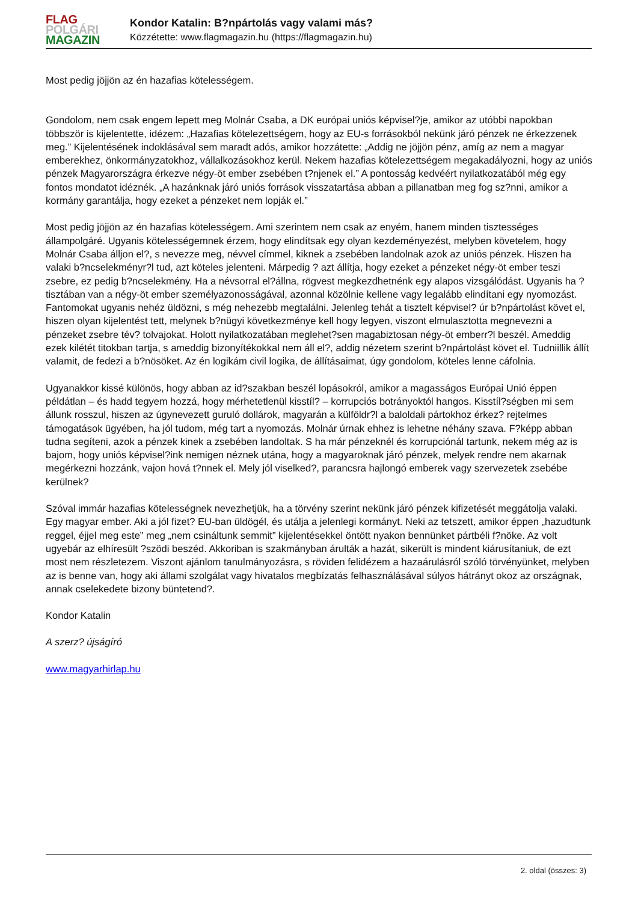FLAG
POLGÁRI
MAGAZIN
Kondor Katalin: B?npártolás vagy valami más?
Közzétette: www.flagmagazin.hu (https://flagmagazin.hu)
Most pedig jöjjön az én hazafias kötelességem.
Gondolom, nem csak engem lepett meg Molnár Csaba, a DK európai uniós képvisel?je, amikor az utóbbi napokban többször is kijelentette, idézem: „Hazafias kötelezettségem, hogy az EU-s forrásokból nekünk járó pénzek ne érkezzenek meg.” Kijelentésének indoklásával sem maradt adós, amikor hozzátette: „Addig ne jöjjön pénz, amíg az nem a magyar emberekhez, önkormányzatokhoz, vállalkozásokhoz kerül. Nekem hazafias kötelezettségem megakadályozni, hogy az uniós pénzek Magyarországra érkezve négy-öt ember zsebében t?njenek el.” A pontosság kedvéért nyilatkozatából még egy fontos mondatot idéznék. „A hazánknak járó uniós források visszatartása abban a pillanatban meg fog sz?nni, amikor a kormány garantálja, hogy ezeket a pénzeket nem lopják el.”
Most pedig jöjjön az én hazafias kötelességem. Ami szerintem nem csak az enyém, hanem minden tisztességes állampolgáré. Ugyanis kötelességemnek érzem, hogy elindítsak egy olyan kezdeményezést, melyben követelem, hogy Molnár Csaba álljon el?, s nevezze meg, névvel címmel, kiknek a zsebében landolnak azok az uniós pénzek. Hiszen ha valaki b?ncselekményr?l tud, azt köteles jelenteni. Márpedig ? azt állítja, hogy ezeket a pénzeket négy-öt ember teszi zsebre, ez pedig b?ncselekmény. Ha a névsorral el?állna, rögvest megkezdhetnénk egy alapos vizsgálódást. Ugyanis ha ? tisztában van a négy-öt ember személyazonosságával, azonnal közölnie kellene vagy legalább elindítani egy nyomozást. Fantomokat ugyanis nehéz üldözni, s még nehezebb megtalálni. Jelenleg tehát a tisztelt képvisel? úr b?npártolást követ el, hiszen olyan kijelentést tett, melynek b?nügyi következménye kell hogy legyen, viszont elmulasztotta megnevezni a pénzeket zsebre tév? tolvajokat. Holott nyilatkozatában meglehet?sen magabiztosan négy-öt emberr?l beszél. Ameddig ezek kilétét titokban tartja, s ameddig bizonyítékokkal nem áll el?, addig nézetem szerint b?npártolást követ el. Tudniillik állít valamit, de fedezi a b?nösöket. Az én logikám civil logika, de állításaimat, úgy gondolom, köteles lenne cáfolnia.
Ugyanakkor kissé különös, hogy abban az id?szakban beszél lopásokról, amikor a magasságos Európai Unió éppen példátlan – és hadd tegyem hozzá, hogy mérhetetlenül kisstíl? – korrupciós botrányoktól hangos. Kisstíl?ségben mi sem állunk rosszul, hiszen az úgynevezett guruló dollárok, magyarán a külföldr?l a baloldali pártokhoz érkez? rejtelmes támogatások ügyében, ha jól tudom, még tart a nyomozás. Molnár úrnak ehhez is lehetne néhány szava. F?képp abban tudna segíteni, azok a pénzek kinek a zsebében landoltak. S ha már pénzeknél és korrupciónál tartunk, nekem még az is bajom, hogy uniós képvisel?ink nemigen néznek utána, hogy a magyaroknak járó pénzek, melyek rendre nem akarnak megérkezni hozzánk, vajon hová t?nnek el. Mely jól viselked?, parancsra hajlongó emberek vagy szervezetek zsebébe kerülnek?
Szóval immár hazafias kötelességnek nevezhetjük, ha a törvény szerint nekünk járó pénzek kifizetését meggátolja valaki. Egy magyar ember. Aki a jól fizet? EU-ban üldögél, és utálja a jelenlegi kormányt. Neki az tetszett, amikor éppen „hazudtunk reggel, éjjel meg este” meg „nem csináltunk semmit” kijelentésekkel öntött nyakon bennünket pártbéli f?nöke. Az volt ugyebár az elhíresült ?szödi beszéd. Akkoriban is szakmányban árulták a hazát, sikerült is mindent kiárusítaniuk, de ezt most nem részletezem. Viszont ajánlom tanulmányozásra, s röviden felidézem a hazaárulásról szóló törvényünket, melyben az is benne van, hogy aki állami szolgálat vagy hivatalos megbízatás felhasználásával súlyos hátrányt okoz az országnak, annak cselekedete bizony büntetend?.
Kondor Katalin
A szerz? újságíró
www.magyarhirlap.hu
2. oldal (összes: 3)